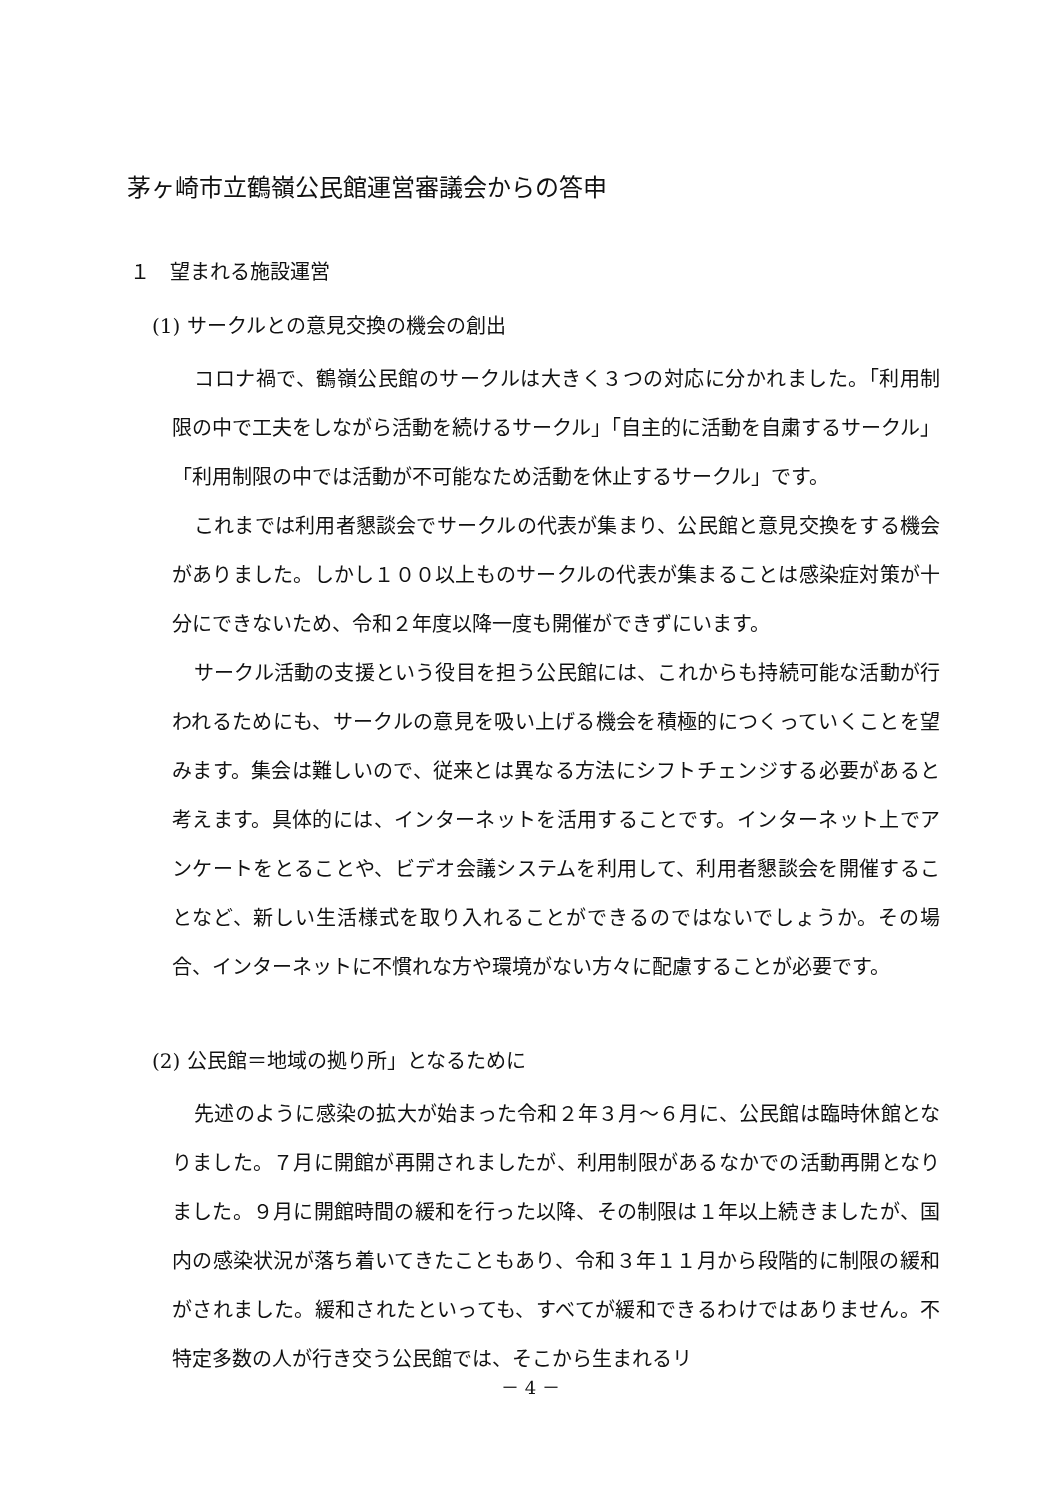茅ヶ崎市立鶴嶺公民館運営審議会からの答申
１　望まれる施設運営
(1) サークルとの意見交換の機会の創出
コロナ禍で、鶴嶺公民館のサークルは大きく３つの対応に分かれました。「利用制限の中で工夫をしながら活動を続けるサークル」「自主的に活動を自粛するサークル」「利用制限の中では活動が不可能なため活動を休止するサークル」です。
これまでは利用者懇談会でサークルの代表が集まり、公民館と意見交換をする機会がありました。しかし１００以上ものサークルの代表が集まることは感染症対策が十分にできないため、令和２年度以降一度も開催ができずにいます。
サークル活動の支援という役目を担う公民館には、これからも持続可能な活動が行われるためにも、サークルの意見を吸い上げる機会を積極的につくっていくことを望みます。集会は難しいので、従来とは異なる方法にシフトチェンジする必要があると考えます。具体的には、インターネットを活用することです。インターネット上でアンケートをとることや、ビデオ会議システムを利用して、利用者懇談会を開催することなど、新しい生活様式を取り入れることができるのではないでしょうか。その場合、インターネットに不慣れな方や環境がない方々に配慮することが必要です。
(2) 公民館＝地域の拠り所」となるために
先述のように感染の拡大が始まった令和２年３月～６月に、公民館は臨時休館となりました。７月に開館が再開されましたが、利用制限があるなかでの活動再開となりました。９月に開館時間の緩和を行った以降、その制限は１年以上続きましたが、国内の感染状況が落ち着いてきたこともあり、令和３年１１月から段階的に制限の緩和がされました。緩和されたといっても、すべてが緩和できるわけではありません。不特定多数の人が行き交う公民館では、そこから生まれるリ
－ 4 －